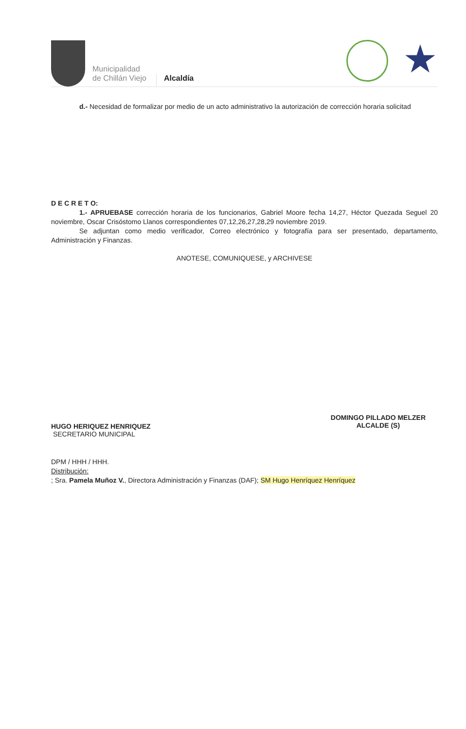Municipalidad
de Chillán Viejo
Alcaldía
★
d.- Necesidad de formalizar por medio de un acto administrativo la autorización de corrección horaria solicitad
D E C R E T O:
1.- APRUEBASE corrección horaria de los funcionarios, Gabriel Moore fecha 14,27, Héctor Quezada Seguel 20 noviembre, Oscar Crisóstomo Llanos correspondientes 07,12,26,27,28,29 noviembre 2019.
Se adjuntan como medio verificador, Correo electrónico y fotografía para ser presentado, departamento, Administración y Finanzas.
ANOTESE, COMUNIQUESE, y ARCHIVESE
HUGO HERIQUEZ HENRIQUEZ
SECRETARIO MUNICIPAL
DOMINGO PILLADO MELZER
ALCALDE (S)
DPM / HHH / HHH.
Distribución:
; Sra. Pamela Muñoz V., Directora Administración y Finanzas (DAF); SM Hugo Henríquez Henríquez